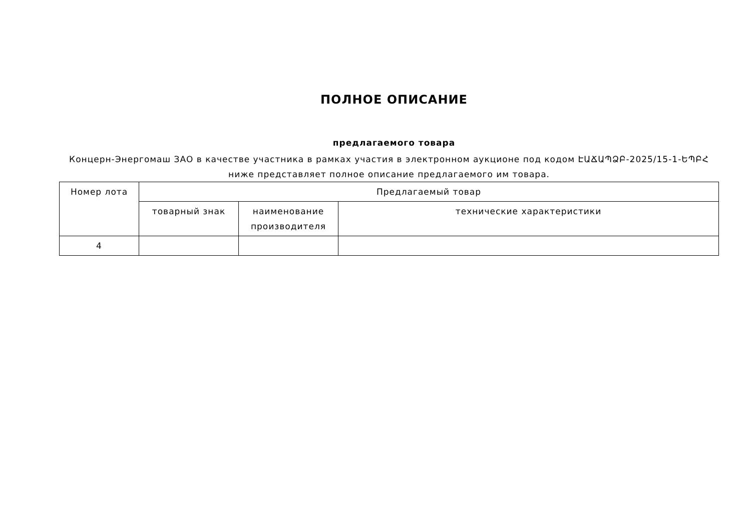ПОЛНОЕ ОПИСАНИЕ
предлагаемого товара
Концерн-Энергомаш ЗАО в качестве участника в рамках участия в электронном аукционе под кодом ԷԱՃԱՊՁԲ-2025/15-1-ԵՊԲՀ ниже представляет полное описание предлагаемого им товара.
| Номер лота | Предлагаемый товар | | |
| --- | --- | --- | --- |
| | товарный знак | наименование производителя | технические характеристики |
| 4 | | | |